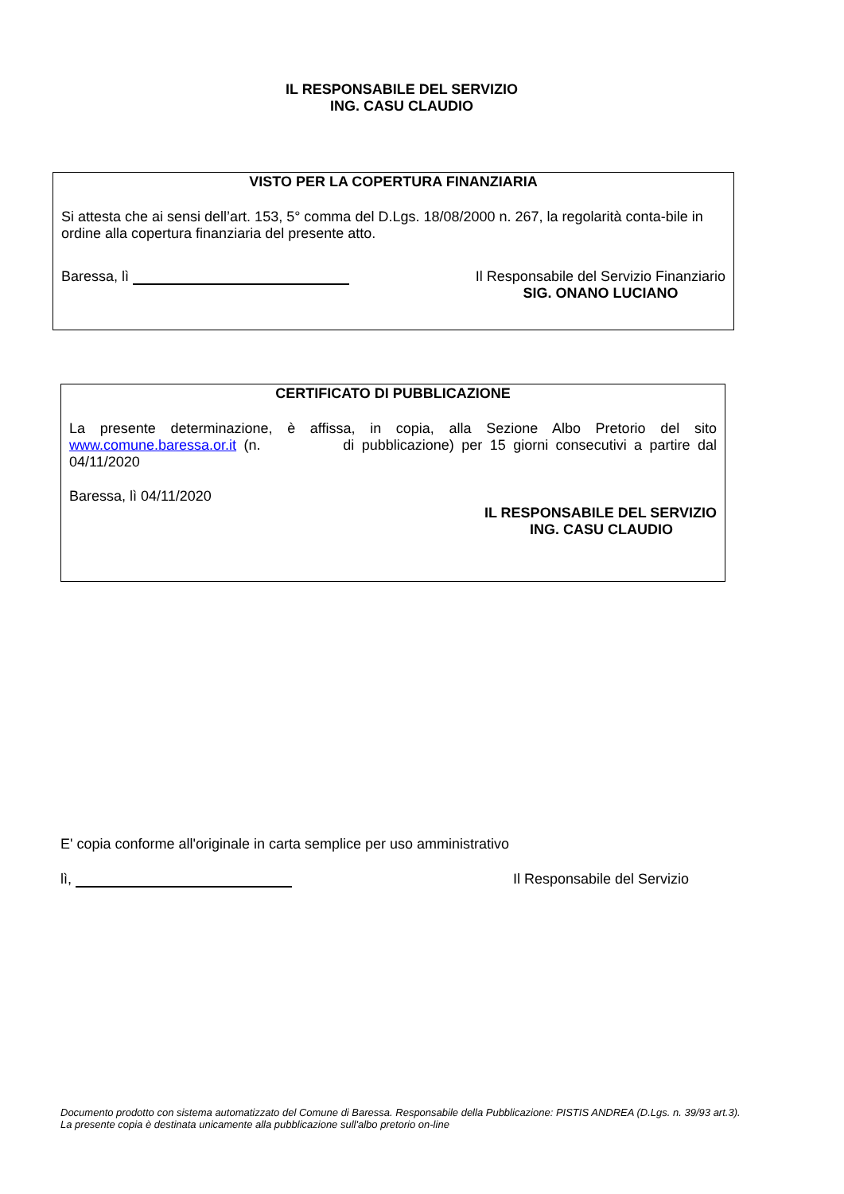IL RESPONSABILE DEL SERVIZIO
ING. CASU CLAUDIO
VISTO PER LA COPERTURA FINANZIARIA
Si attesta che ai sensi dell’art. 153, 5° comma del D.Lgs. 18/08/2000 n. 267, la regolarità conta-bile in ordine alla copertura finanziaria del presente atto.
Baressa, lì Il Responsabile del Servizio Finanziario
SIG. ONANO LUCIANO
CERTIFICATO DI PUBBLICAZIONE
La presente determinazione, è affissa, in copia, alla Sezione Albo Pretorio del sito www.comune.baressa.or.it (n. di pubblicazione) per 15 giorni consecutivi a partire dal 04/11/2020
Baressa, lì 04/11/2020
IL RESPONSABILE DEL SERVIZIO
ING. CASU CLAUDIO
E' copia conforme all'originale in carta semplice per uso amministrativo
lì, Il Responsabile del Servizio
Documento prodotto con sistema automatizzato del Comune di Baressa. Responsabile della Pubblicazione: PISTIS ANDREA (D.Lgs. n. 39/93 art.3). La presente copia è destinata unicamente alla pubblicazione sull'albo pretorio on-line